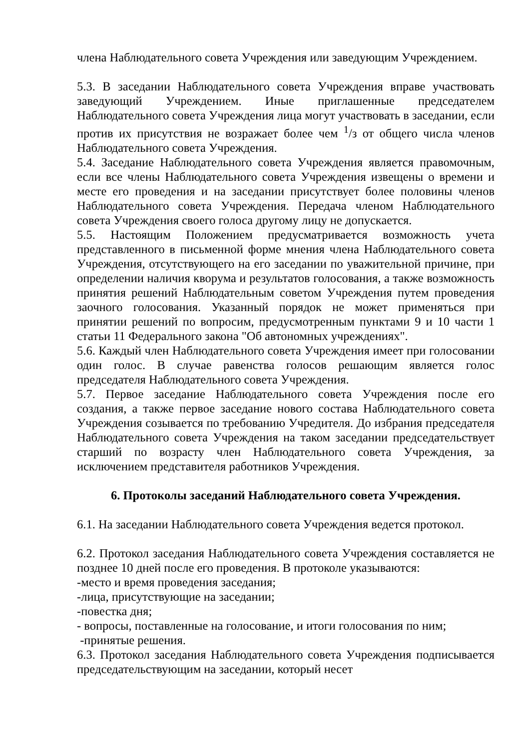члена Наблюдательного совета Учреждения или заведующим Учреждением.
5.3. В заседании Наблюдательного совета Учреждения вправе участвовать заведующий Учреждением. Иные приглашенные председателем Наблюдательного совета Учреждения лица могут участвовать в заседании, если против их присутствия не возражает более чем <sup>1</sup>/з от общего числа членов Наблюдательного совета Учреждения.
5.4. Заседание Наблюдательного совета Учреждения является правомочным, если все члены Наблюдательного совета Учреждения извещены о времени и месте его проведения и на заседании присутствует более половины членов Наблюдательного совета Учреждения. Передача членом Наблюдательного совета Учреждения своего голоса другому лицу не допускается.
5.5. Настоящим Положением предусматривается возможность учета представленного в письменной форме мнения члена Наблюдательного совета Учреждения, отсутствующего на его заседании по уважительной причине, при определении наличия кворума и результатов голосования, а также возможность принятия решений Наблюдательным советом Учреждения путем проведения заочного голосования. Указанный порядок не может применяться при принятии решений по вопросим, предусмотренным пунктами 9 и 10 части 1 статьи 11 Федерального закона "Об автономных учреждениях".
5.6. Каждый член Наблюдательного совета Учреждения имеет при голосовании один голос. В случае равенства голосов решающим является голос председателя Наблюдательного совета Учреждения.
5.7. Первое заседание Наблюдательного совета Учреждения после его создания, а также первое заседание нового состава Наблюдательного совета Учреждения созывается по требованию Учредителя. До избрания председателя Наблюдательного совета Учреждения на таком заседании председательствует старший по возрасту член Наблюдательного совета Учреждения, за исключением представителя работников Учреждения.
6. Протоколы заседаний Наблюдательного совета Учреждения.
6.1. На заседании Наблюдательного совета Учреждения ведется протокол.
6.2. Протокол заседания Наблюдательного совета Учреждения составляется не позднее 10 дней после его проведения. В протоколе указываются:
-место и время проведения заседания;
-лица, присутствующие на заседании;
-повестка дня;
- вопросы, поставленные на голосование, и итоги голосования по ним;
-принятые решения.
6.3. Протокол заседания Наблюдательного совета Учреждения подписывается председательствующим на заседании, который несет